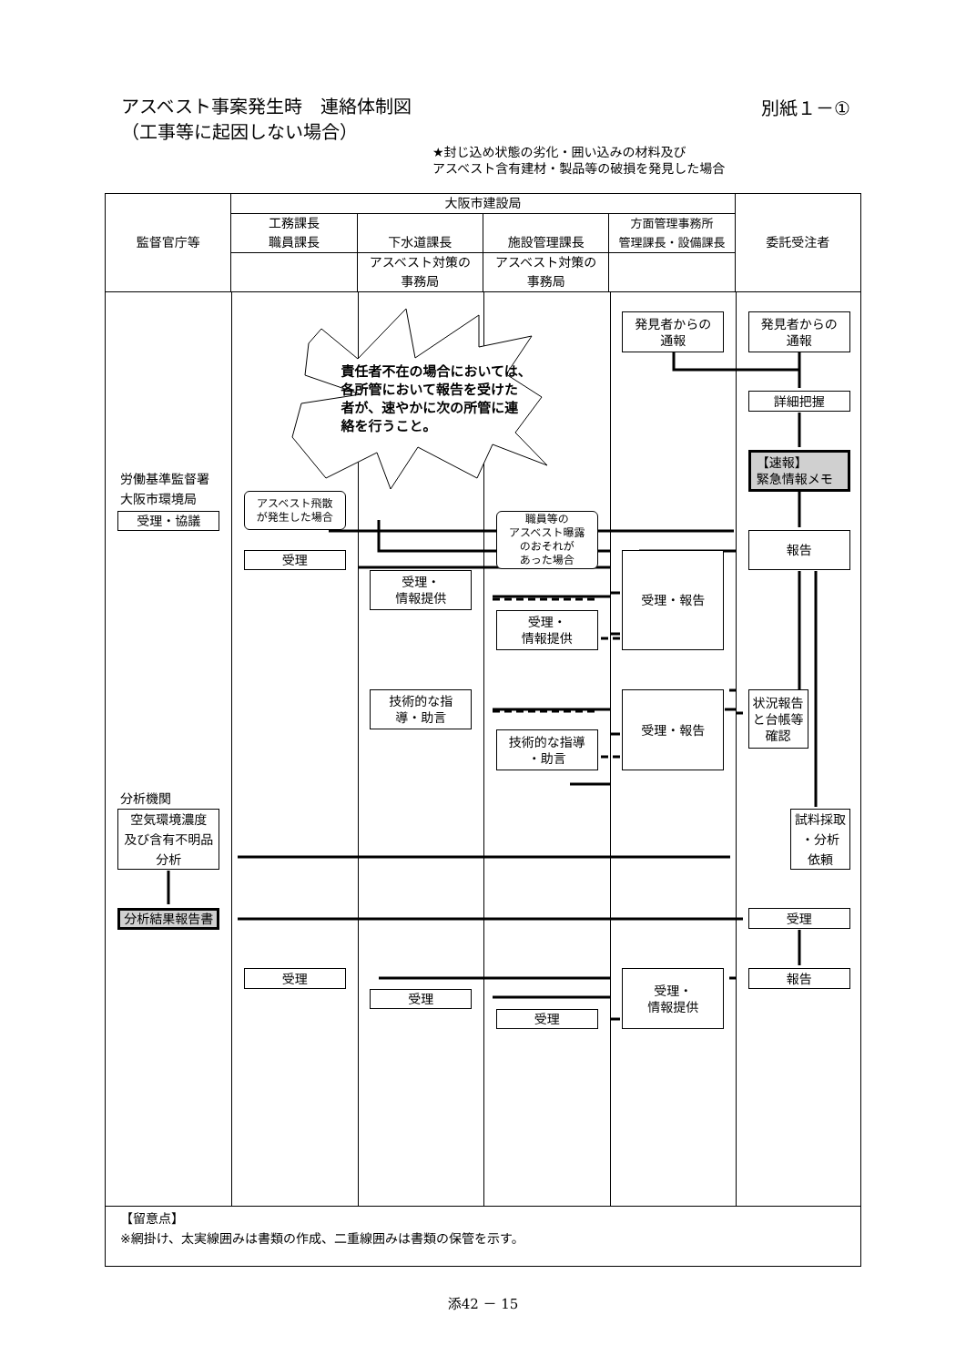アスベスト事案発生時　連絡体制図
（工事等に起因しない場合）
別紙１－①
★封じ込め状態の劣化・囲い込みの材料及び
アスベスト含有建材・製品等の破損を発見した場合
| 監督官庁等 | 大阪市建設局 | | | | 委託受注者 |
| | 工務課長 職員課長 | 下水道課長 | 施設管理課長 | 方面管理事務所 管理課長・設備課長 | |
| | | アスベスト対策の 事務局 | アスベスト対策の 事務局 | | |
発見者からの
通報
発見者からの
通報
責任者不在の場合においては、
各所管において報告を受けた
者が、速やかに次の所管に連
絡を行うこと。
詳細把握
【速報】
緊急情報メモ
労働基準監督署
大阪市環境局
受理・協議
アスベスト飛散
が発生した場合
職員等の
アスベスト曝露
のおそれが
あった場合
報告
受理
受理・報告
受理・
情報提供
受理・
情報提供
技術的な指
導・助言
受理・報告
状況報告
と台帳等
確認
技術的な指導
・助言
分析機関
空気環境濃度
及び含有不明品
分析
試料採取
・分析
依頼
分析結果報告書
受理
受理
受理・
情報提供
報告
受理
受理
【留意点】
※網掛け、太実線囲みは書類の作成、二重線囲みは書類の保管を示す。
添42 － 15